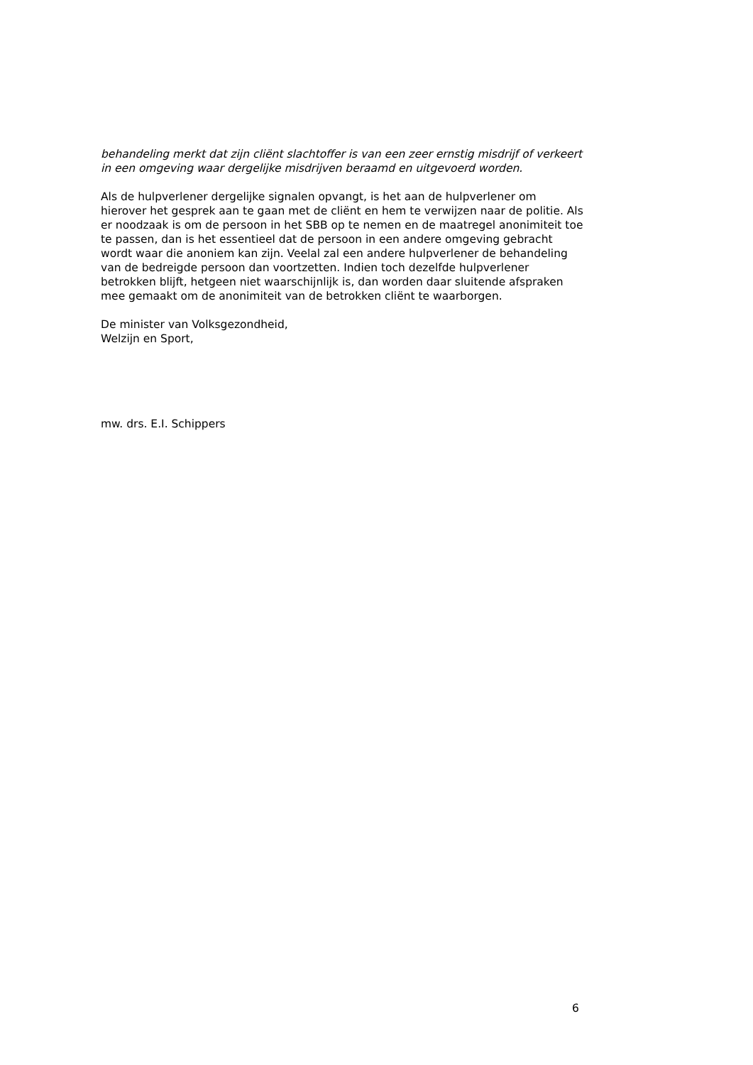behandeling merkt dat zijn cliënt slachtoffer is van een zeer ernstig misdrijf of verkeert in een omgeving waar dergelijke misdrijven beraamd en uitgevoerd worden.
Als de hulpverlener dergelijke signalen opvangt, is het aan de hulpverlener om hierover het gesprek aan te gaan met de cliënt en hem te verwijzen naar de politie. Als er noodzaak is om de persoon in het SBB op te nemen en de maatregel anonimiteit toe te passen, dan is het essentieel dat de persoon in een andere omgeving gebracht wordt waar die anoniem kan zijn. Veelal zal een andere hulpverlener de behandeling van de bedreigde persoon dan voortzetten. Indien toch dezelfde hulpverlener betrokken blijft, hetgeen niet waarschijnlijk is, dan worden daar sluitende afspraken mee gemaakt om de anonimiteit van de betrokken cliënt te waarborgen.
De minister van Volksgezondheid,
Welzijn en Sport,
mw. drs. E.I. Schippers
6